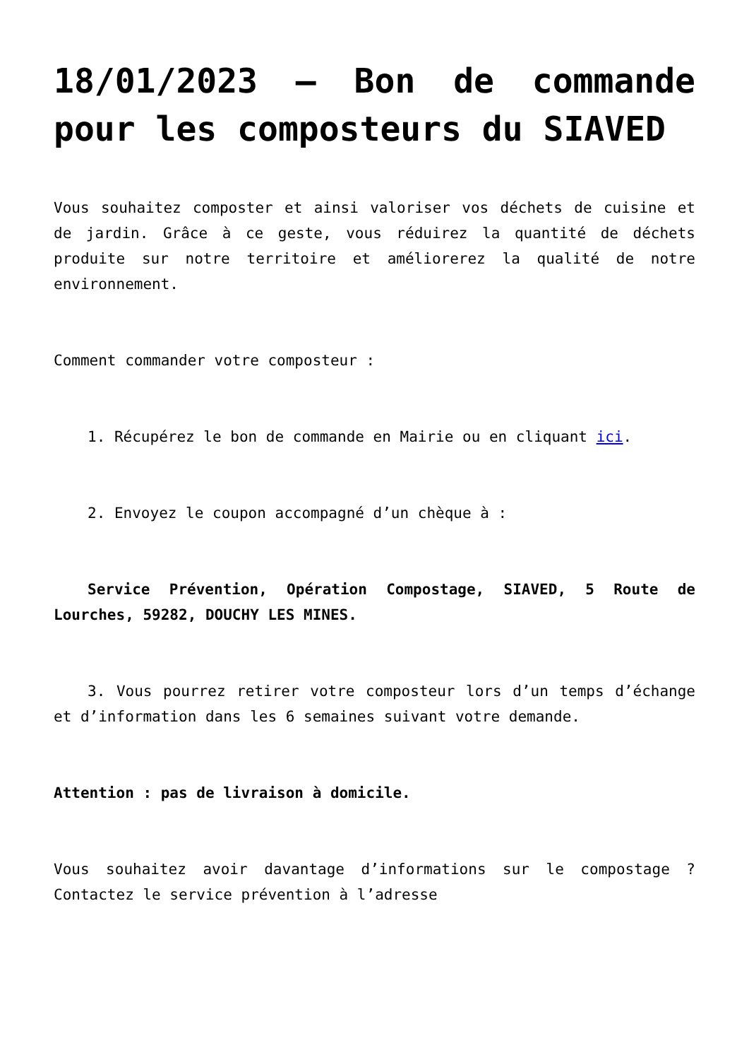18/01/2023 – Bon de commande pour les composteurs du SIAVED
Vous souhaitez composter et ainsi valoriser vos déchets de cuisine et de jardin. Grâce à ce geste, vous réduirez la quantité de déchets produite sur notre territoire et améliorerez la qualité de notre environnement.
Comment commander votre composteur :
1. Récupérez le bon de commande en Mairie ou en cliquant ici.
2. Envoyez le coupon accompagné d’un chèque à :
Service Prévention, Opération Compostage, SIAVED, 5 Route de Lourches, 59282, DOUCHY LES MINES.
3. Vous pourrez retirer votre composteur lors d’un temps d’échange et d’information dans les 6 semaines suivant votre demande.
Attention : pas de livraison à domicile.
Vous souhaitez avoir davantage d’informations sur le compostage ? Contactez le service prévention à l’adresse